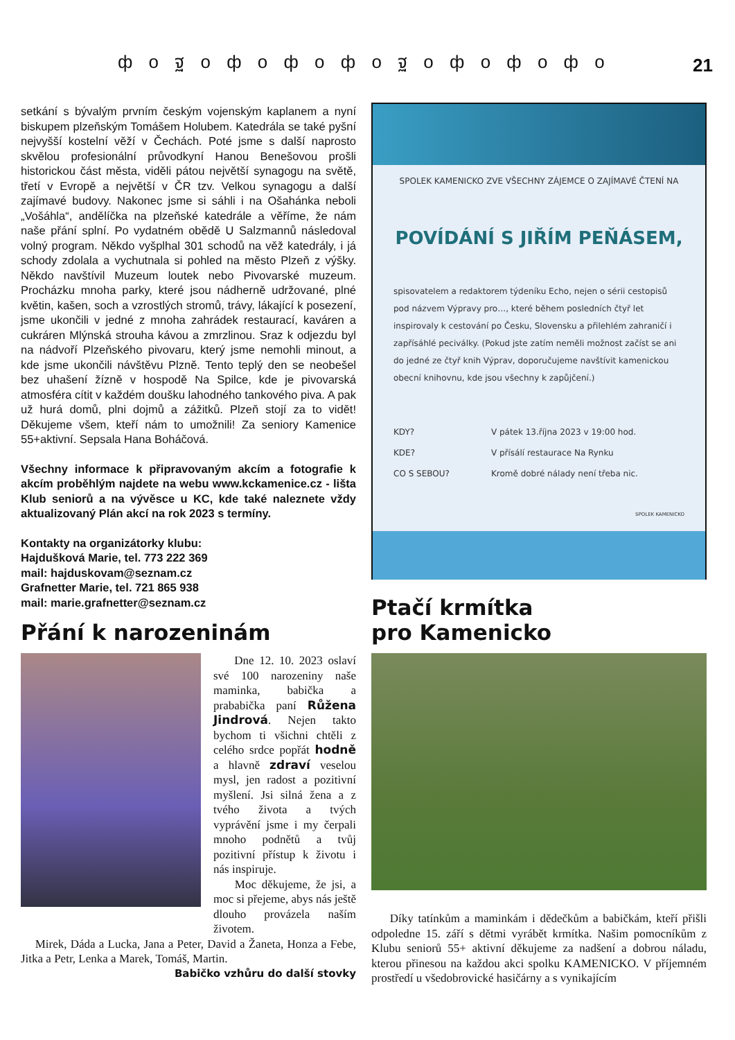ф о ฐ о ф о ф о ф о ฐ о ф о ф о ф о 21
setkání s bývalým prvním českým vojenským kaplanem a nyní biskupem plzeňským Tomášem Holubem. Katedrála se také pyšní nejvyšší kostelní věží v Čechách. Poté jsme s další naprosto skvělou profesionální průvodkyní Hanou Benešovou prošli historickou část města, viděli pátou největší synagogu na světě, třetí v Evropě a největší v ČR tzv. Velkou synagogu a další zajímavé budovy. Nakonec jsme si sáhli i na Ošahánka neboli „Vošáhla“, andělíčka na plzeňské katedrále a věříme, že nám naše přání splní. Po vydatném obědě U Salzmannů následoval volný program. Někdo vyšplhal 301 schodů na věž katedrály, i já schody zdolala a vychutnala si pohled na město Plzeň z výšky. Někdo navštívil Muzeum loutek nebo Pivovarské muzeum. Procházku mnoha parky, které jsou nádherně udržované, plné květin, kašen, soch a vzrostlých stromů, trávy, lákající k posezení, jsme ukončili v jedné z mnoha zahrádek restaurací, kaváren a cukráren Mlýnská strouha kávou a zmrzlinou. Sraz k odjezdu byl na nádvoří Plzeňského pivovaru, který jsme nemohli minout, a kde jsme ukončili návštěvu Plzně. Tento teplý den se neobešel bez uhašení žízně v hospodě Na Spilce, kde je pivovarská atmosféra cítit v každém doušku lahodného tankového piva. A pak už hurá domů, plni dojmů a zážitků. Plzeň stojí za to vidět! Děkujeme všem, kteří nám to umožnili! Za seniory Kamenice 55+aktivní. Sepsala Hana Boháčová.
Všechny informace k připravovaným akcím a fotografie k akcím proběhlým najdete na webu www.kckamenice.cz - lišta Klub seniorů a na vývěsce u KC, kde také naleznete vždy aktualizovaný Plán akcí na rok 2023 s termíny.
Kontakty na organizátorky klubu:
Hajdušková Marie, tel. 773 222 369
mail: hajduskovam@seznam.cz
Grafnetter Marie, tel. 721 865 938
mail: marie.grafnetter@seznam.cz
Přání k narozeninám
Dne 12. 10. 2023 oslaví své 100 narozeniny naše maminka, babička a prababička paní Růžena Jindrová. Nejen takto bychom ti všichni chtěli z celého srdce popřát hodně a hlavně zdraví veselou mysl, jen radost a pozitivní myšlení. Jsi silná žena a z tvého života a tvých vyprávění jsme i my čerpali mnoho podnětů a tvůj pozitivní přístup k životu i nás inspiruje.
Moc děkujeme, že jsi, a moc si přejeme, abys nás ještě dlouho provázela naším životem.
Mirek, Dáda a Lucka, Jana a Peter, David a Žaneta, Honza a Febe, Jitka a Petr, Lenka a Marek, Tomáš, Martin.
Babičko vzhůru do další stovky
SPOLEK KAMENICKO ZVE VŠECHNY ZÁJEMCE O ZAJÍMAVÉ ČTENÍ NA
POVÍDÁNÍ S JIŘÍM PEŇÁSEM,
spisovatelem a redaktorem týdeníku Echo, nejen o sérii cestopisů pod názvem Výpravy pro…, které během posledních čtyř let inspirovaly k cestování po Česku, Slovensku a přilehlém zahraničí i zapřísáhlé peciválky. (Pokud jste zatím neměli možnost začíst se ani do jedné ze čtyř knih Výprav, doporučujeme navštívit kamenickou obecní knihovnu, kde jsou všechny k zapůjčení.)
| KDY? | V pátek 13.října 2023 v 19:00 hod. |
| KDE? | V přísálí restaurace Na Rynku |
| CO S SEBOU? | Kromě dobré nálady není třeba nic. |
SPOLEK KAMENICKO
Ptačí krmítka
pro Kamenicko
Díky tatínkům a maminkám i dědečkům a babičkám, kteří přišli odpoledne 15. září s dětmi vyrábět krmítka. Našim pomocníkům z Klubu seniorů 55+ aktivní děkujeme za nadšení a dobrou náladu, kterou přinesou na každou akci spolku KAMENICKO. V příjemném prostředí u všedobrovické hasičárny a s vynikajícím